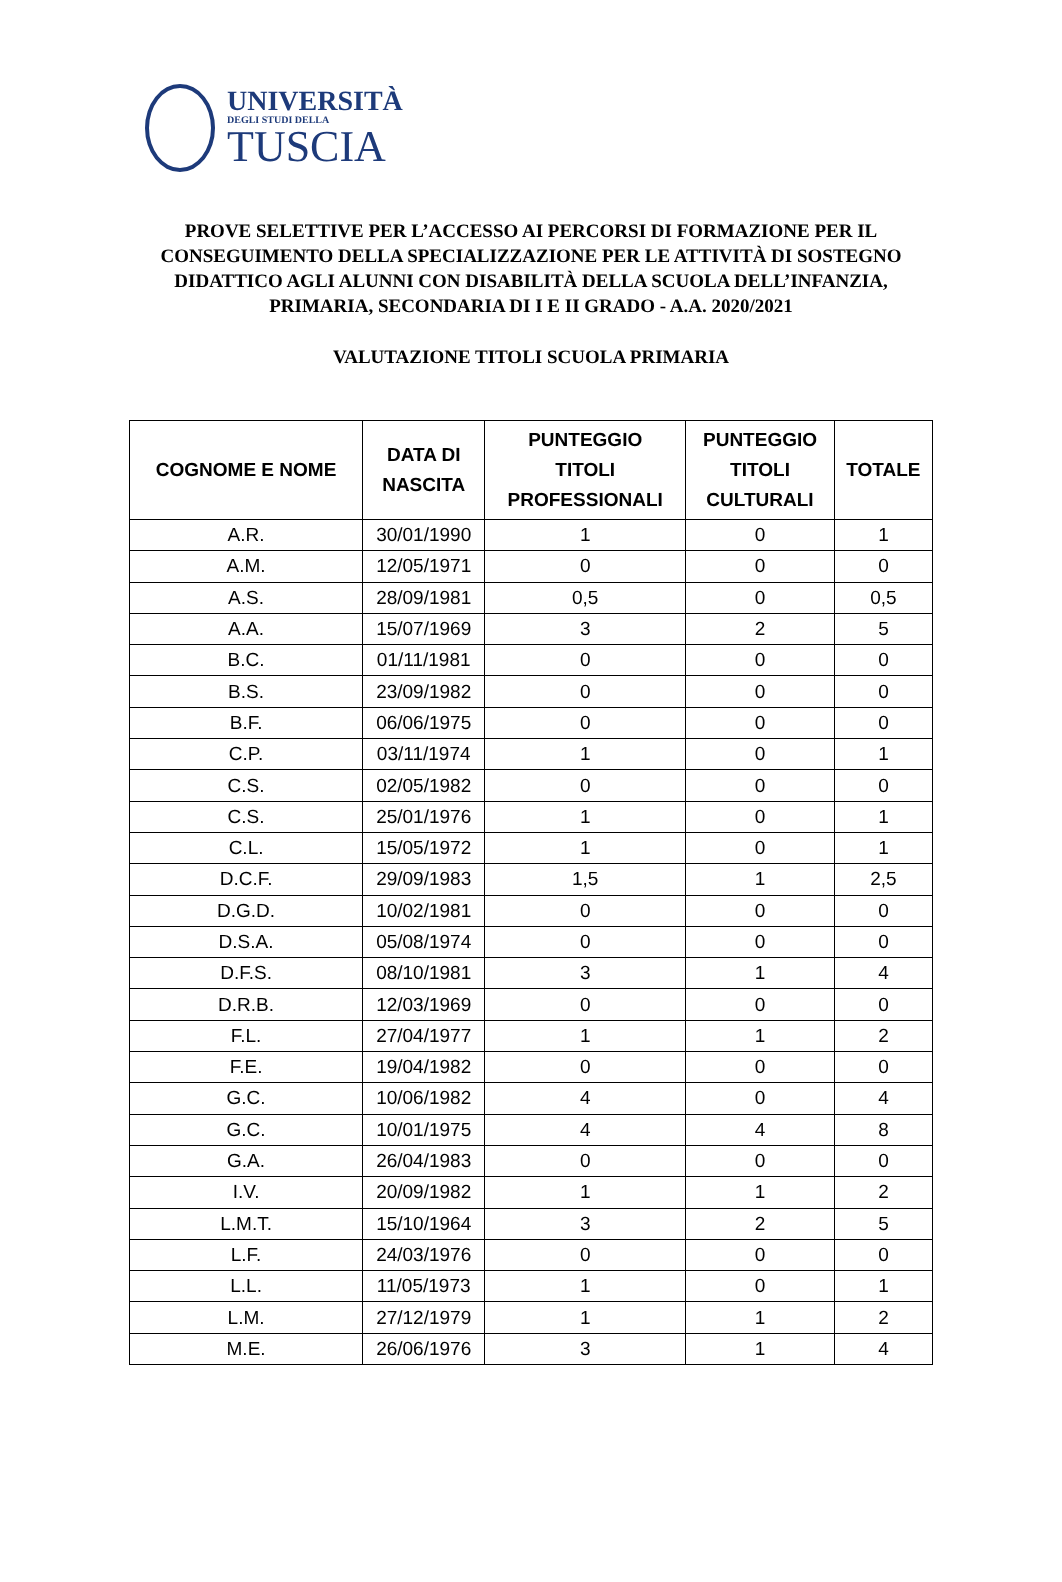UNIVERSITÀ
DEGLI STUDI DELLA
TUSCIA
PROVE SELETTIVE PER L’ACCESSO AI PERCORSI DI FORMAZIONE PER IL CONSEGUIMENTO DELLA SPECIALIZZAZIONE PER LE ATTIVITÀ DI SOSTEGNO DIDATTICO AGLI ALUNNI CON DISABILITÀ DELLA SCUOLA DELL’INFANZIA, PRIMARIA, SECONDARIA DI I E II GRADO - A.A. 2020/2021
VALUTAZIONE TITOLI SCUOLA PRIMARIA
| COGNOME E NOME | DATA DI NASCITA | PUNTEGGIO TITOLI PROFESSIONALI | PUNTEGGIO TITOLI CULTURALI | TOTALE |
| --- | --- | --- | --- | --- |
| A.R. | 30/01/1990 | 1 | 0 | 1 |
| A.M. | 12/05/1971 | 0 | 0 | 0 |
| A.S. | 28/09/1981 | 0,5 | 0 | 0,5 |
| A.A. | 15/07/1969 | 3 | 2 | 5 |
| B.C. | 01/11/1981 | 0 | 0 | 0 |
| B.S. | 23/09/1982 | 0 | 0 | 0 |
| B.F. | 06/06/1975 | 0 | 0 | 0 |
| C.P. | 03/11/1974 | 1 | 0 | 1 |
| C.S. | 02/05/1982 | 0 | 0 | 0 |
| C.S. | 25/01/1976 | 1 | 0 | 1 |
| C.L. | 15/05/1972 | 1 | 0 | 1 |
| D.C.F. | 29/09/1983 | 1,5 | 1 | 2,5 |
| D.G.D. | 10/02/1981 | 0 | 0 | 0 |
| D.S.A. | 05/08/1974 | 0 | 0 | 0 |
| D.F.S. | 08/10/1981 | 3 | 1 | 4 |
| D.R.B. | 12/03/1969 | 0 | 0 | 0 |
| F.L. | 27/04/1977 | 1 | 1 | 2 |
| F.E. | 19/04/1982 | 0 | 0 | 0 |
| G.C. | 10/06/1982 | 4 | 0 | 4 |
| G.C. | 10/01/1975 | 4 | 4 | 8 |
| G.A. | 26/04/1983 | 0 | 0 | 0 |
| I.V. | 20/09/1982 | 1 | 1 | 2 |
| L.M.T. | 15/10/1964 | 3 | 2 | 5 |
| L.F. | 24/03/1976 | 0 | 0 | 0 |
| L.L. | 11/05/1973 | 1 | 0 | 1 |
| L.M. | 27/12/1979 | 1 | 1 | 2 |
| M.E. | 26/06/1976 | 3 | 1 | 4 |